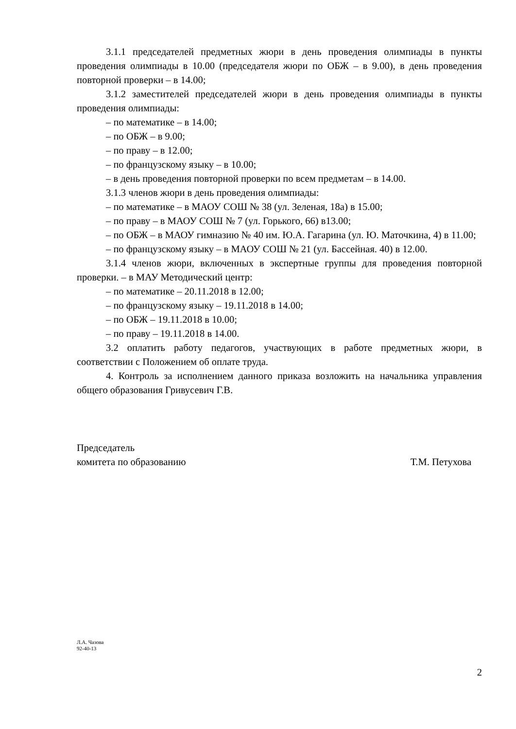3.1.1 председателей предметных жюри в день проведения олимпиады в пункты проведения олимпиады в 10.00 (председателя жюри по ОБЖ – в 9.00), в день проведения повторной проверки – в 14.00;
3.1.2 заместителей председателей жюри в день проведения олимпиады в пункты проведения олимпиады:
– по математике – в 14.00;
– по ОБЖ – в 9.00;
– по праву – в 12.00;
– по французскому языку – в 10.00;
– в день проведения повторной проверки по всем предметам – в 14.00.
3.1.3 членов жюри в день проведения олимпиады:
– по математике – в МАОУ СОШ № 38 (ул. Зеленая, 18а) в 15.00;
– по праву – в МАОУ СОШ № 7 (ул. Горького, 66) в13.00;
– по ОБЖ – в МАОУ гимназию № 40 им. Ю.А. Гагарина (ул. Ю. Маточкина, 4) в 11.00;
– по французскому языку – в МАОУ СОШ № 21 (ул. Бассейная. 40) в 12.00.
3.1.4 членов жюри, включенных в экспертные группы для проведения повторной проверки. – в МАУ Методический центр:
– по математике – 20.11.2018 в 12.00;
– по французскому языку – 19.11.2018 в 14.00;
– по ОБЖ – 19.11.2018 в 10.00;
– по праву – 19.11.2018 в 14.00.
3.2 оплатить работу педагогов, участвующих в работе предметных жюри, в соответствии с Положением об оплате труда.
4. Контроль за исполнением данного приказа возложить на начальника управления общего образования Гривусевич Г.В.
Председатель
комитета по образованию
​
Т.М. Петухова
Л.А. Чазова
92-40-13
2